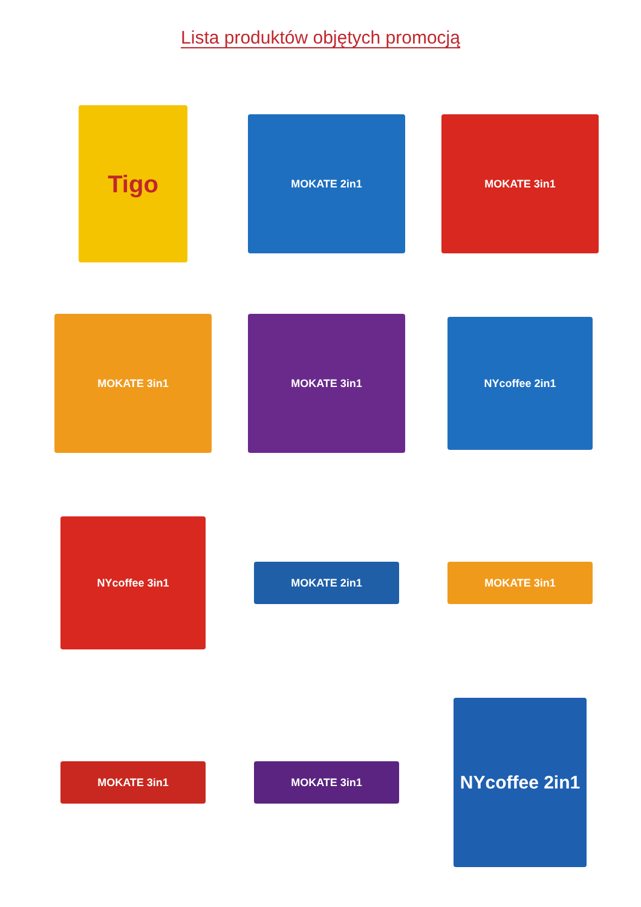Lista produktów objętych promocją
Tigo
MOKATE 2in1
MOKATE 3in1
MOKATE 3in1
MOKATE 3in1
NYcoffee 2in1
NYcoffee 3in1
MOKATE 2in1
MOKATE 3in1
MOKATE 3in1
MOKATE 3in1
NYcoffee 2in1